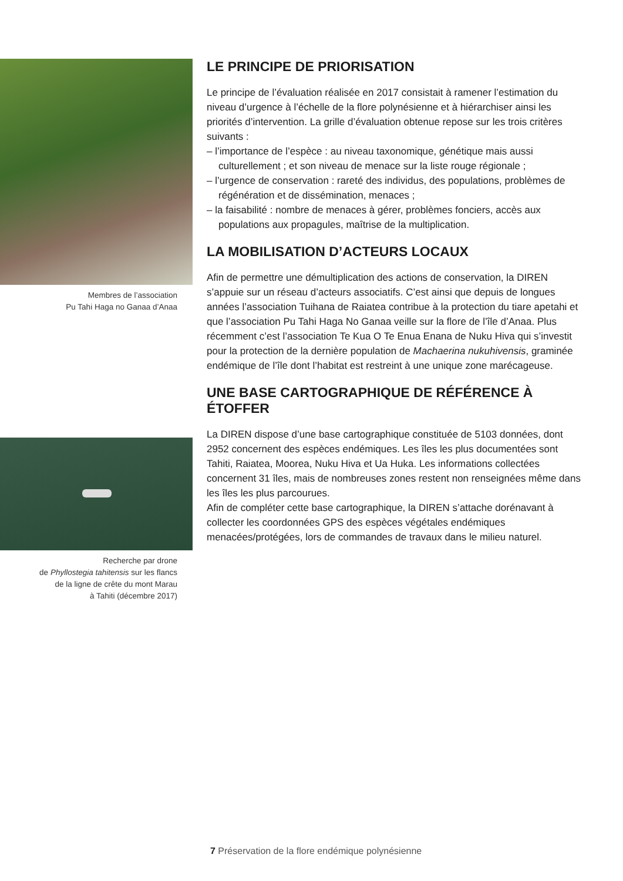Membres de l’association
Pu Tahi Haga no Ganaa d’Anaa
Recherche par drone
de Phyllostegia tahitensis sur les flancs
de la ligne de crête du mont Marau
à Tahiti (décembre 2017)
LE PRINCIPE DE PRIORISATION
Le principe de l’évaluation réalisée en 2017 consistait à ramener l’estimation du niveau d’urgence à l’échelle de la flore polynésienne et à hiérarchiser ainsi les priorités d’intervention. La grille d’évaluation obtenue repose sur les trois critères suivants :
– l’importance de l’espèce : au niveau taxonomique, génétique mais aussi culturellement ; et son niveau de menace sur la liste rouge régionale ;
– l’urgence de conservation : rareté des individus, des populations, problèmes de régénération et de dissémination, menaces ;
– la faisabilité : nombre de menaces à gérer, problèmes fonciers, accès aux populations aux propagules, maîtrise de la multiplication.
LA MOBILISATION D’ACTEURS LOCAUX
Afin de permettre une démultiplication des actions de conservation, la DIREN s’appuie sur un réseau d’acteurs associatifs. C’est ainsi que depuis de longues années l’association Tuihana de Raiatea contribue à la protection du tiare apetahi et que l’association Pu Tahi Haga No Ganaa veille sur la flore de l’île d’Anaa. Plus récemment c’est l’association Te Kua O Te Enua Enana de Nuku Hiva qui s’investit pour la protection de la dernière population de Machaerina nukuhivensis, graminée endémique de l’île dont l’habitat est restreint à une unique zone marécageuse.
UNE BASE CARTOGRAPHIQUE DE RÉFÉRENCE À ÉTOFFER
La DIREN dispose d’une base cartographique constituée de 5103 données, dont 2952 concernent des espèces endémiques. Les îles les plus documentées sont Tahiti, Raiatea, Moorea, Nuku Hiva et Ua Huka. Les informations collectées concernent 31 îles, mais de nombreuses zones restent non renseignées même dans les îles les plus parcourues.
Afin de compléter cette base cartographique, la DIREN s’attache dorénavant à collecter les coordonnées GPS des espèces végétales endémiques menacées/protégées, lors de commandes de travaux dans le milieu naturel.
7 Préservation de la flore endémique polynésienne